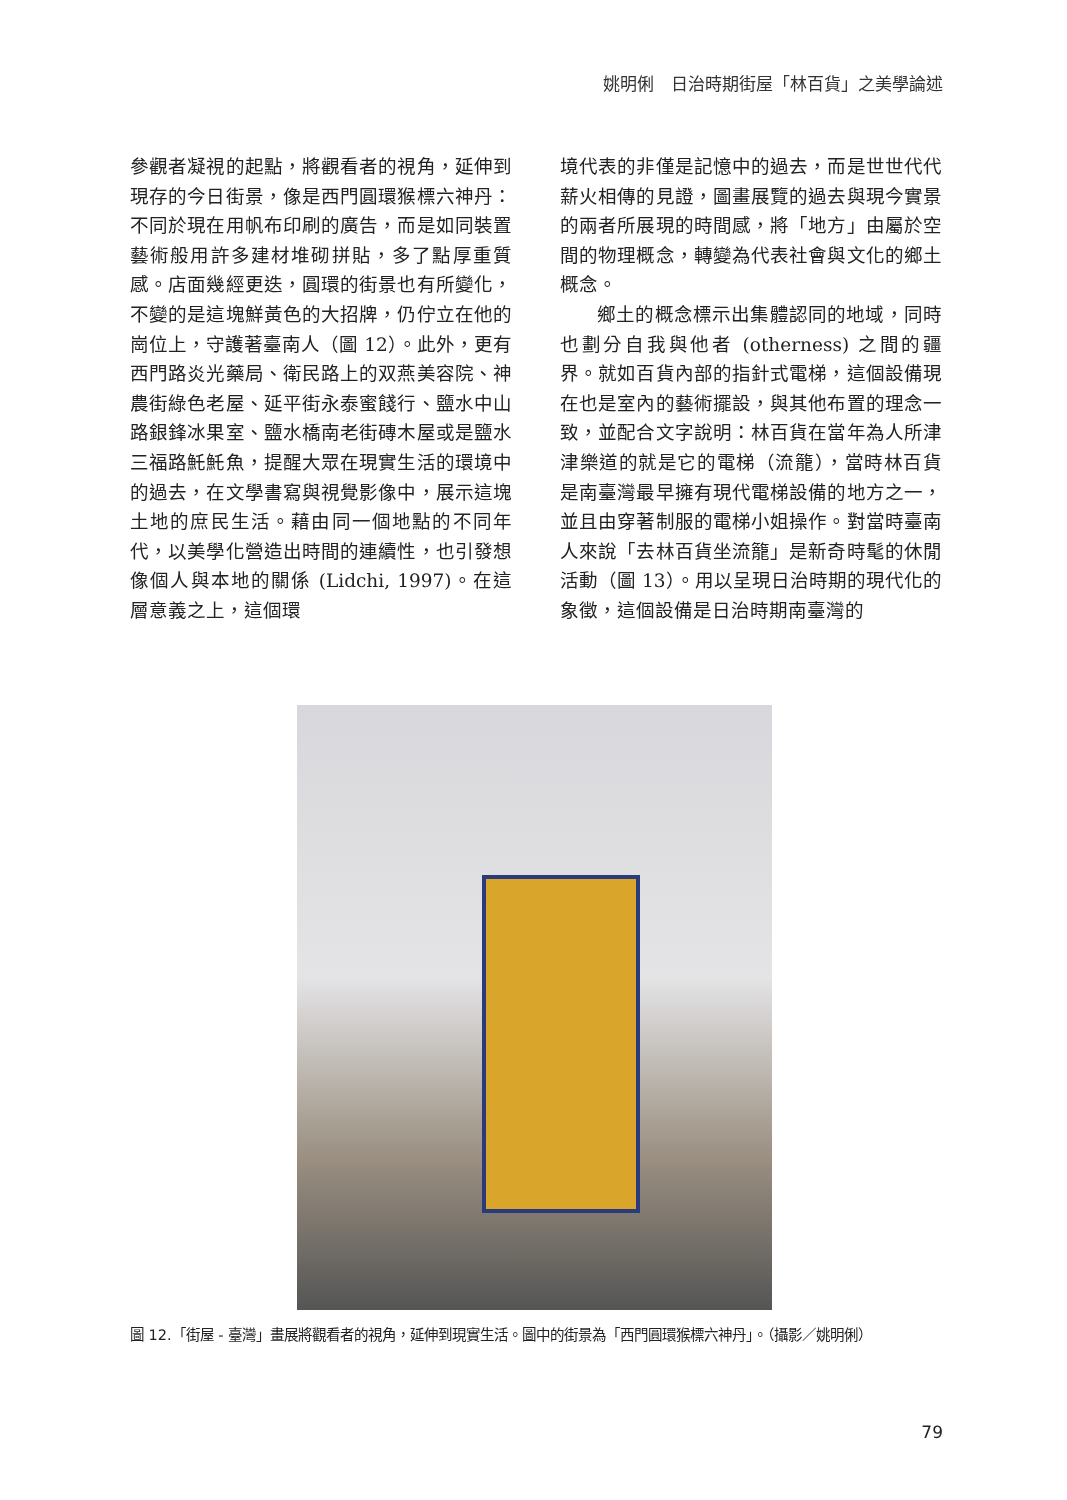姚明俐　日治時期街屋「林百貨」之美學論述
參觀者凝視的起點，將觀看者的視角，延伸到現存的今日街景，像是西門圓環猴標六神丹：不同於現在用帆布印刷的廣告，而是如同裝置藝術般用許多建材堆砌拼貼，多了點厚重質感。店面幾經更迭，圓環的街景也有所變化，不變的是這塊鮮黃色的大招牌，仍佇立在他的崗位上，守護著臺南人（圖 12）。此外，更有西門路炎光藥局、衛民路上的双燕美容院、神農街綠色老屋、延平街永泰蜜餞行、鹽水中山路銀鋒冰果室、鹽水橋南老街磚木屋或是鹽水三福路魠魠魚，提醒大眾在現實生活的環境中的過去，在文學書寫與視覺影像中，展示這塊土地的庶民生活。藉由同一個地點的不同年代，以美學化營造出時間的連續性，也引發想像個人與本地的關係 (Lidchi, 1997)。在這層意義之上，這個環
境代表的非僅是記憶中的過去，而是世世代代薪火相傳的見證，圖畫展覽的過去與現今實景的兩者所展現的時間感，將「地方」由屬於空間的物理概念，轉變為代表社會與文化的鄉土概念。
鄉土的概念標示出集體認同的地域，同時也劃分自我與他者 (otherness) 之間的疆界。就如百貨內部的指針式電梯，這個設備現在也是室內的藝術擺設，與其他布置的理念一致，並配合文字說明：林百貨在當年為人所津津樂道的就是它的電梯（流籠），當時林百貨是南臺灣最早擁有現代電梯設備的地方之一，並且由穿著制服的電梯小姐操作。對當時臺南人來說「去林百貨坐流籠」是新奇時髦的休閒活動（圖 13）。用以呈現日治時期的現代化的象徵，這個設備是日治時期南臺灣的
圖 12.「街屋 - 臺灣」畫展將觀看者的視角，延伸到現實生活。圖中的街景為「西門圓環猴標六神丹」。（攝影／姚明俐）
79